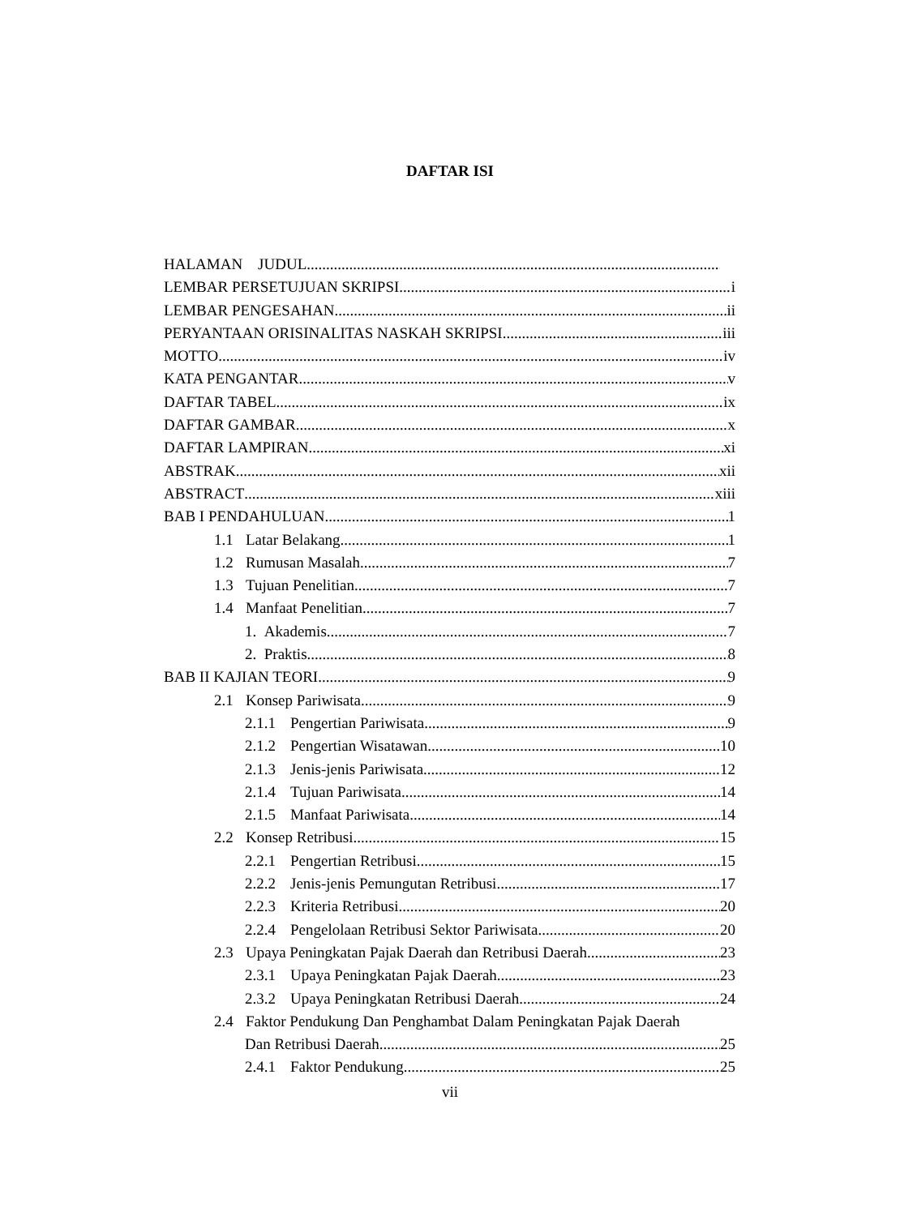DAFTAR ISI
HALAMAN JUDUL
LEMBAR PERSETUJUAN SKRIPSI i
LEMBAR PENGESAHAN ii
PERYANTAAN ORISINALITAS NASKAH SKRIPSI iii
MOTTO iv
KATA PENGANTAR v
DAFTAR TABEL ix
DAFTAR GAMBAR x
DAFTAR LAMPIRAN xi
ABSTRAK xii
ABSTRACT xiii
BAB I PENDAHULUAN 1
1.1 Latar Belakang 1
1.2 Rumusan Masalah 7
1.3 Tujuan Penelitian 7
1.4 Manfaat Penelitian 7
1. Akademis 7
2. Praktis 8
BAB II KAJIAN TEORI 9
2.1 Konsep Pariwisata 9
2.1.1 Pengertian Pariwisata 9
2.1.2 Pengertian Wisatawan 10
2.1.3 Jenis-jenis Pariwisata 12
2.1.4 Tujuan Pariwisata 14
2.1.5 Manfaat Pariwisata 14
2.2 Konsep Retribusi 15
2.2.1 Pengertian Retribusi 15
2.2.2 Jenis-jenis Pemungutan Retribusi 17
2.2.3 Kriteria Retribusi 20
2.2.4 Pengelolaan Retribusi Sektor Pariwisata 20
2.3 Upaya Peningkatan Pajak Daerah dan Retribusi Daerah 23
2.3.1 Upaya Peningkatan Pajak Daerah 23
2.3.2 Upaya Peningkatan Retribusi Daerah 24
2.4 Faktor Pendukung Dan Penghambat Dalam Peningkatan Pajak Daerah
Dan Retribusi Daerah 25
2.4.1 Faktor Pendukung 25
vii